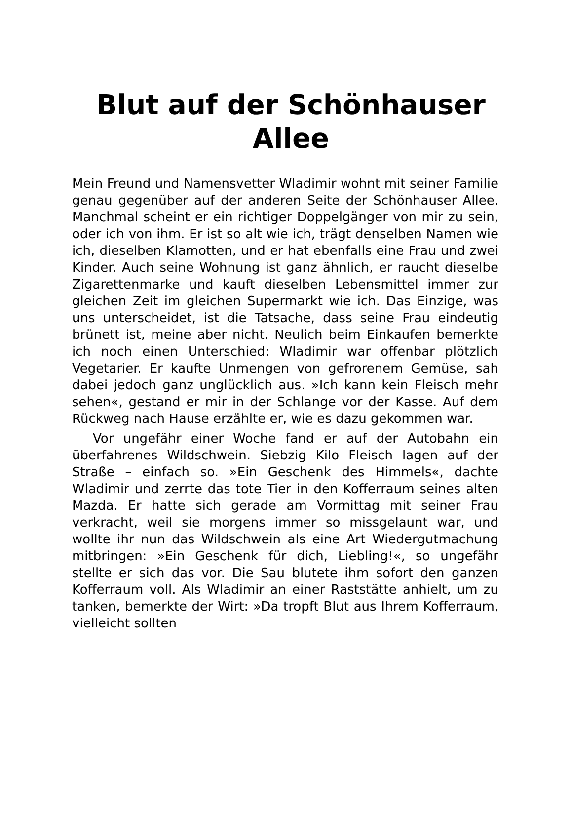Blut auf der Schönhauser Allee
Mein Freund und Namensvetter Wladimir wohnt mit seiner Familie genau gegenüber auf der anderen Seite der Schönhauser Allee. Manchmal scheint er ein richtiger Doppelgänger von mir zu sein, oder ich von ihm. Er ist so alt wie ich, trägt denselben Namen wie ich, dieselben Klamotten, und er hat ebenfalls eine Frau und zwei Kinder. Auch seine Wohnung ist ganz ähnlich, er raucht dieselbe Zigarettenmarke und kauft dieselben Lebensmittel immer zur gleichen Zeit im gleichen Supermarkt wie ich. Das Einzige, was uns unterscheidet, ist die Tatsache, dass seine Frau eindeutig brünett ist, meine aber nicht. Neulich beim Einkaufen bemerkte ich noch einen Unterschied: Wladimir war offenbar plötzlich Vegetarier. Er kaufte Unmengen von gefrorenem Gemüse, sah dabei jedoch ganz unglücklich aus. »Ich kann kein Fleisch mehr sehen«, gestand er mir in der Schlange vor der Kasse. Auf dem Rückweg nach Hause erzählte er, wie es dazu gekommen war.
Vor ungefähr einer Woche fand er auf der Autobahn ein überfahrenes Wildschwein. Siebzig Kilo Fleisch lagen auf der Straße – einfach so. »Ein Geschenk des Himmels«, dachte Wladimir und zerrte das tote Tier in den Kofferraum seines alten Mazda. Er hatte sich gerade am Vormittag mit seiner Frau verkracht, weil sie morgens immer so missgelaunt war, und wollte ihr nun das Wildschwein als eine Art Wiedergutmachung mitbringen: »Ein Geschenk für dich, Liebling!«, so ungefähr stellte er sich das vor. Die Sau blutete ihm sofort den ganzen Kofferraum voll. Als Wladimir an einer Raststätte anhielt, um zu tanken, bemerkte der Wirt: »Da tropft Blut aus Ihrem Kofferraum, vielleicht sollten